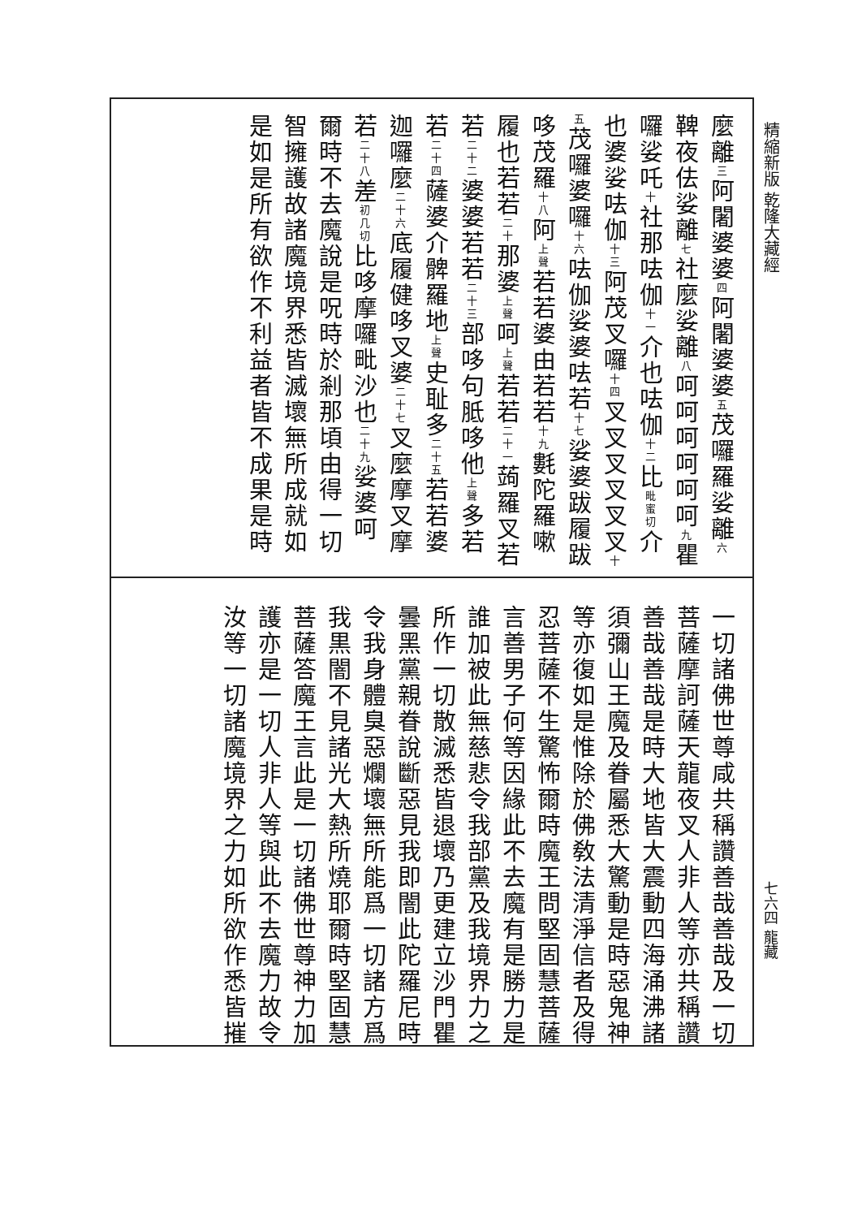精縮新版 乾隆大藏經
七六四 龍藏
麼離三阿闍婆婆四阿闍婆婆五茂囉羅娑離六鞞夜佉娑離七社麼娑離八呵呵呵呵呵呵九瞿囉娑吒十社那呿伽十一介也呿伽十二比毗蜜切介也婆娑呿伽十三阿茂叉囉十四叉叉叉叉叉叉十五茂囉婆囉十六呿伽娑婆呿若十七娑婆跋履跋哆茂羅十八阿上聲若若婆由若若十九氀陀羅嗽履也若若二十那婆上聲呵上聲若若二十一蒟羅叉若若二十二婆婆若若二十三部哆句胝哆他上聲多若若二十四薩婆介髀羅地上聲史耻多二十五若若婆迦囉麼二十六底履健哆叉婆二十七叉麼摩叉摩若二十八差初几切比哆摩囉毗沙也二十九娑婆呵
爾時不去魔說是呪時於剎那頃由得一切智擁護故諸魔境界悉皆滅壞無所成就如是如是所有欲作不利益者皆不成果是時
一切諸佛世尊咸共稱讚善哉善哉及一切菩薩摩訶薩天龍夜叉人非人等亦共稱讚善哉善哉是時大地皆大震動四海涌沸諸須彌山王魔及眷屬悉大驚動是時惡鬼神等亦復如是惟除於佛敎法清淨信者及得忍菩薩不生驚怖爾時魔王問堅固慧菩薩言善男子何等因緣此不去魔有是勝力是誰加被此無慈悲令我部黨及我境界力之所作一切散滅悉皆退壞乃更建立沙門瞿曇黑黨親眷說斷惡見我即闇此陀羅尼時令我身體臭惡爛壞無所能爲一切諸方爲我黒闇不見諸光大熱所燒耶爾時堅固慧菩薩答魔王言此是一切諸佛世尊神力加護亦是一切人非人等與此不去魔力故令汝等一切諸魔境界之力如所欲作悉皆摧